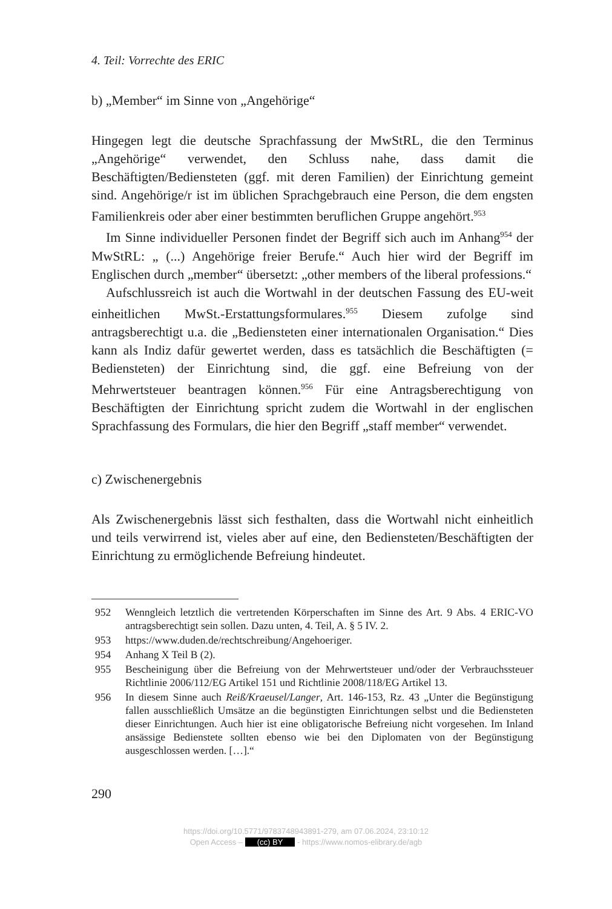4. Teil: Vorrechte des ERIC
b) „Member“ im Sinne von „Angehörige“
Hingegen legt die deutsche Sprachfassung der MwStRL, die den Terminus „Angehörige“ verwendet, den Schluss nahe, dass damit die Beschäftigten/Bediensteten (ggf. mit deren Familien) der Einrichtung gemeint sind. Angehörige/r ist im üblichen Sprachgebrauch eine Person, die dem engsten Familienkreis oder aber einer bestimmten beruflichen Gruppe angehört.<sup>953</sup>
Im Sinne individueller Personen findet der Begriff sich auch im Anhang<sup>954</sup> der MwStRL: „ (...) Angehörige freier Berufe.“ Auch hier wird der Begriff im Englischen durch „member“ übersetzt: „other members of the liberal professions.“
Aufschlussreich ist auch die Wortwahl in der deutschen Fassung des EU-weit einheitlichen MwSt.-Erstattungsformulares.<sup>955</sup> Diesem zufolge sind antragsberechtigt u.a. die „Bediensteten einer internationalen Organisation.“ Dies kann als Indiz dafür gewertet werden, dass es tatsächlich die Beschäftigten (= Bediensteten) der Einrichtung sind, die ggf. eine Befreiung von der Mehrwertsteuer beantragen können.<sup>956</sup> Für eine Antragsberechtigung von Beschäftigten der Einrichtung spricht zudem die Wortwahl in der englischen Sprachfassung des Formulars, die hier den Begriff „staff member“ verwendet.
c) Zwischenergebnis
Als Zwischenergebnis lässt sich festhalten, dass die Wortwahl nicht einheitlich und teils verwirrend ist, vieles aber auf eine, den Bediensteten/Beschäftigten der Einrichtung zu ermöglichende Befreiung hindeutet.
952 Wenngleich letztlich die vertretenden Körperschaften im Sinne des Art. 9 Abs. 4 ERIC-VO antragsberechtigt sein sollen. Dazu unten, 4. Teil, A. § 5 IV. 2.
953 https://www.duden.de/rechtschreibung/Angehoeriger.
954 Anhang X Teil B (2).
955 Bescheinigung über die Befreiung von der Mehrwertsteuer und/oder der Verbrauchssteuer Richtlinie 2006/112/EG Artikel 151 und Richtlinie 2008/118/EG Artikel 13.
956 In diesem Sinne auch Reiß/Kraeusel/Langer, Art. 146-153, Rz. 43 „Unter die Begünstigung fallen ausschließlich Umsätze an die begünstigten Einrichtungen selbst und die Bediensteten dieser Einrichtungen. Auch hier ist eine obligatorische Befreiung nicht vorgesehen. Im Inland ansässige Bedienstete sollten ebenso wie bei den Diplomaten von der Begünstigung ausgeschlossen werden. […].“
290
https://doi.org/10.5771/9783748943891-279, am 07.06.2024, 23:10:12
Open Access – (cc) BY - https://www.nomos-elibrary.de/agb